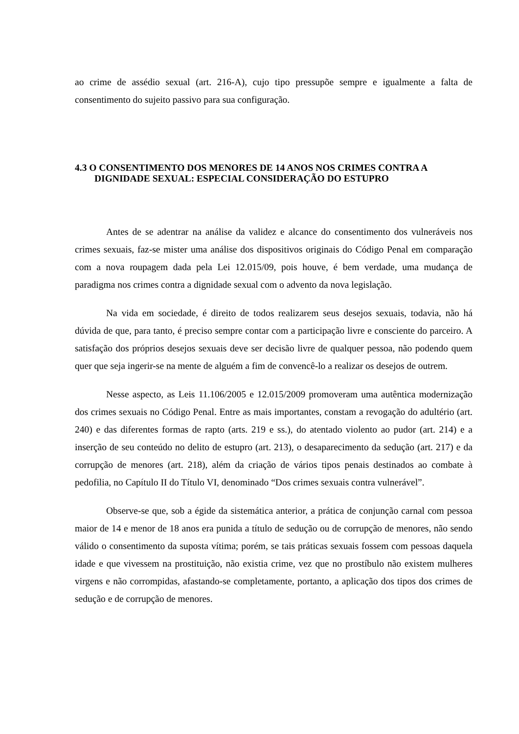ao crime de assédio sexual (art. 216-A), cujo tipo pressupõe sempre e igualmente a falta de consentimento do sujeito passivo para sua configuração.
4.3 O CONSENTIMENTO DOS MENORES DE 14 ANOS NOS CRIMES CONTRA A DIGNIDADE SEXUAL: ESPECIAL CONSIDERAÇÃO DO ESTUPRO
Antes de se adentrar na análise da validez e alcance do consentimento dos vulneráveis nos crimes sexuais, faz-se mister uma análise dos dispositivos originais do Código Penal em comparação com a nova roupagem dada pela Lei 12.015/09, pois houve, é bem verdade, uma mudança de paradigma nos crimes contra a dignidade sexual com o advento da nova legislação.
Na vida em sociedade, é direito de todos realizarem seus desejos sexuais, todavia, não há dúvida de que, para tanto, é preciso sempre contar com a participação livre e consciente do parceiro. A satisfação dos próprios desejos sexuais deve ser decisão livre de qualquer pessoa, não podendo quem quer que seja ingerir-se na mente de alguém a fim de convencê-lo a realizar os desejos de outrem.
Nesse aspecto, as Leis 11.106/2005 e 12.015/2009 promoveram uma autêntica modernização dos crimes sexuais no Código Penal. Entre as mais importantes, constam a revogação do adultério (art. 240) e das diferentes formas de rapto (arts. 219 e ss.), do atentado violento ao pudor (art. 214) e a inserção de seu conteúdo no delito de estupro (art. 213), o desaparecimento da sedução (art. 217) e da corrupção de menores (art. 218), além da criação de vários tipos penais destinados ao combate à pedofilia, no Capítulo II do Título VI, denominado “Dos crimes sexuais contra vulnerável”.
Observe-se que, sob a égide da sistemática anterior, a prática de conjunção carnal com pessoa maior de 14 e menor de 18 anos era punida a título de sedução ou de corrupção de menores, não sendo válido o consentimento da suposta vítima; porém, se tais práticas sexuais fossem com pessoas daquela idade e que vivessem na prostituição, não existia crime, vez que no prostíbulo não existem mulheres virgens e não corrompidas, afastando-se completamente, portanto, a aplicação dos tipos dos crimes de sedução e de corrupção de menores.